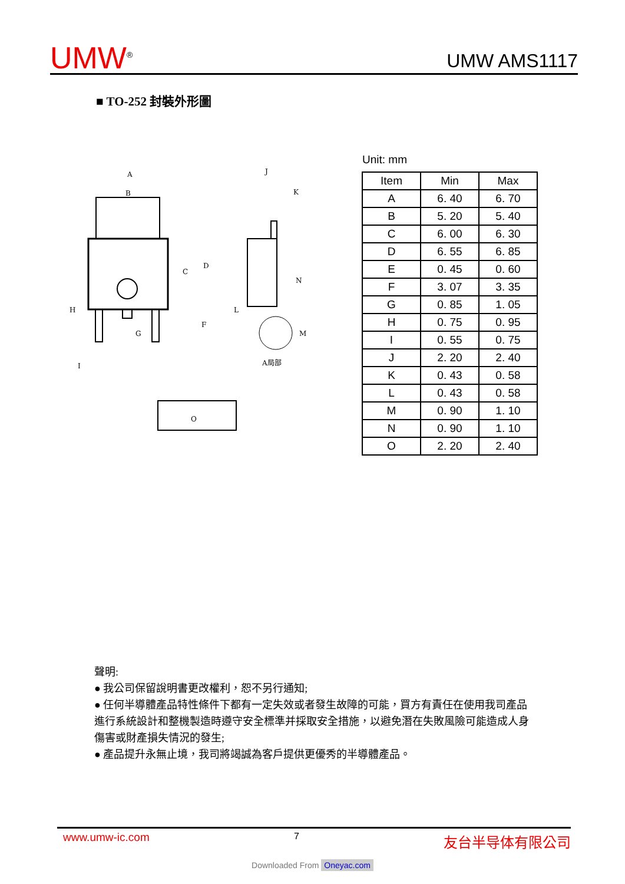UMW<sup>®</sup>
UMW AMS1117
■ TO-252 封裝外形圖
A
B
C
D
F
G
H
I
J
K
L
M
N
O
A局部
Unit: mm
| Item | Min | Max |
| --- | --- | --- |
| A | 6. 40 | 6. 70 |
| B | 5. 20 | 5. 40 |
| C | 6. 00 | 6. 30 |
| D | 6. 55 | 6. 85 |
| E | 0. 45 | 0. 60 |
| F | 3. 07 | 3. 35 |
| G | 0. 85 | 1. 05 |
| H | 0. 75 | 0. 95 |
| I | 0. 55 | 0. 75 |
| J | 2. 20 | 2. 40 |
| K | 0. 43 | 0. 58 |
| L | 0. 43 | 0. 58 |
| M | 0. 90 | 1. 10 |
| N | 0. 90 | 1. 10 |
| O | 2. 20 | 2. 40 |
聲明:
● 我公司保留說明書更改權利，恕不另行通知;
● 任何半導體產品特性條件下都有一定失效或者發生故障的可能，買方有責任在使用我司產品進行系統設計和整機製造時遵守安全標準并採取安全措施，以避免潛在失敗風險可能造成人身傷害或財產損失情況的發生;
● 產品提升永無止境，我司將竭誠為客戶提供更優秀的半導體產品。
www.umw-ic.com 7 友台半导体有限公司
Downloaded From Oneyac.com